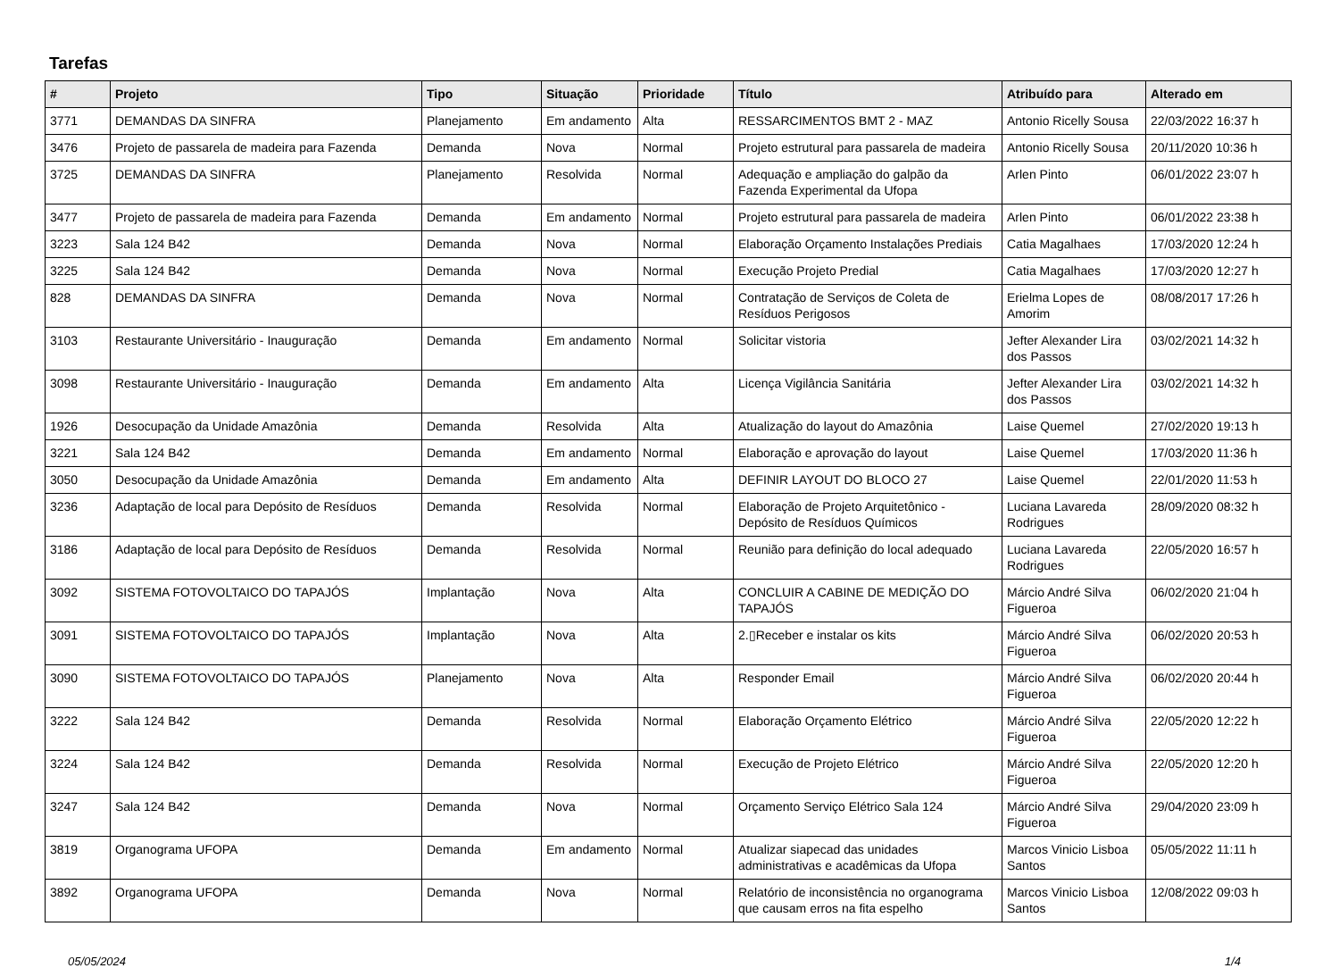Tarefas
| # | Projeto | Tipo | Situação | Prioridade | Título | Atribuído para | Alterado em |
| --- | --- | --- | --- | --- | --- | --- | --- |
| 3771 | DEMANDAS DA SINFRA | Planejamento | Em andamento | Alta | RESSARCIMENTOS BMT 2 - MAZ | Antonio Ricelly Sousa | 22/03/2022 16:37 h |
| 3476 | Projeto de passarela de madeira para Fazenda | Demanda | Nova | Normal | Projeto estrutural para passarela de madeira | Antonio Ricelly Sousa | 20/11/2020 10:36 h |
| 3725 | DEMANDAS DA SINFRA | Planejamento | Resolvida | Normal | Adequação e ampliação do galpão da Fazenda Experimental da Ufopa | Arlen Pinto | 06/01/2022 23:07 h |
| 3477 | Projeto de passarela de madeira para Fazenda | Demanda | Em andamento | Normal | Projeto estrutural para passarela de madeira | Arlen Pinto | 06/01/2022 23:38 h |
| 3223 | Sala 124 B42 | Demanda | Nova | Normal | Elaboração Orçamento Instalações Prediais | Catia Magalhaes | 17/03/2020 12:24 h |
| 3225 | Sala 124 B42 | Demanda | Nova | Normal | Execução Projeto Predial | Catia Magalhaes | 17/03/2020 12:27 h |
| 828 | DEMANDAS DA SINFRA | Demanda | Nova | Normal | Contratação de Serviços de Coleta de Resíduos Perigosos | Erielma Lopes de Amorim | 08/08/2017 17:26 h |
| 3103 | Restaurante Universitário - Inauguração | Demanda | Em andamento | Normal | Solicitar vistoria | Jefter Alexander Lira dos Passos | 03/02/2021 14:32 h |
| 3098 | Restaurante Universitário - Inauguração | Demanda | Em andamento | Alta | Licença Vigilância Sanitária | Jefter Alexander Lira dos Passos | 03/02/2021 14:32 h |
| 1926 | Desocupação da Unidade Amazônia | Demanda | Resolvida | Alta | Atualização do layout do Amazônia | Laise Quemel | 27/02/2020 19:13 h |
| 3221 | Sala 124 B42 | Demanda | Em andamento | Normal | Elaboração e aprovação do layout | Laise Quemel | 17/03/2020 11:36 h |
| 3050 | Desocupação da Unidade Amazônia | Demanda | Em andamento | Alta | DEFINIR LAYOUT DO BLOCO 27 | Laise Quemel | 22/01/2020 11:53 h |
| 3236 | Adaptação de local para Depósito de Resíduos | Demanda | Resolvida | Normal | Elaboração de Projeto Arquitetônico - Depósito de Resíduos Químicos | Luciana Lavareda Rodrigues | 28/09/2020 08:32 h |
| 3186 | Adaptação de local para Depósito de Resíduos | Demanda | Resolvida | Normal | Reunião para definição do local adequado | Luciana Lavareda Rodrigues | 22/05/2020 16:57 h |
| 3092 | SISTEMA FOTOVOLTAICO DO TAPAJÓS | Implantação | Nova | Alta | CONCLUIR A CABINE DE MEDIÇÃO DO TAPAJÓS | Márcio André Silva Figueroa | 06/02/2020 21:04 h |
| 3091 | SISTEMA FOTOVOLTAICO DO TAPAJÓS | Implantação | Nova | Alta | 2.▯Receber e instalar os kits | Márcio André Silva Figueroa | 06/02/2020 20:53 h |
| 3090 | SISTEMA FOTOVOLTAICO DO TAPAJÓS | Planejamento | Nova | Alta | Responder Email | Márcio André Silva Figueroa | 06/02/2020 20:44 h |
| 3222 | Sala 124 B42 | Demanda | Resolvida | Normal | Elaboração Orçamento Elétrico | Márcio André Silva Figueroa | 22/05/2020 12:22 h |
| 3224 | Sala 124 B42 | Demanda | Resolvida | Normal | Execução de Projeto Elétrico | Márcio André Silva Figueroa | 22/05/2020 12:20 h |
| 3247 | Sala 124 B42 | Demanda | Nova | Normal | Orçamento Serviço Elétrico Sala 124 | Márcio André Silva Figueroa | 29/04/2020 23:09 h |
| 3819 | Organograma UFOPA | Demanda | Em andamento | Normal | Atualizar siapecad das unidades administrativas e acadêmicas da Ufopa | Marcos Vinicio Lisboa Santos | 05/05/2022 11:11 h |
| 3892 | Organograma UFOPA | Demanda | Nova | Normal | Relatório de inconsistência no organograma que causam erros na fita espelho | Marcos Vinicio Lisboa Santos | 12/08/2022 09:03 h |
05/05/2024 1/4